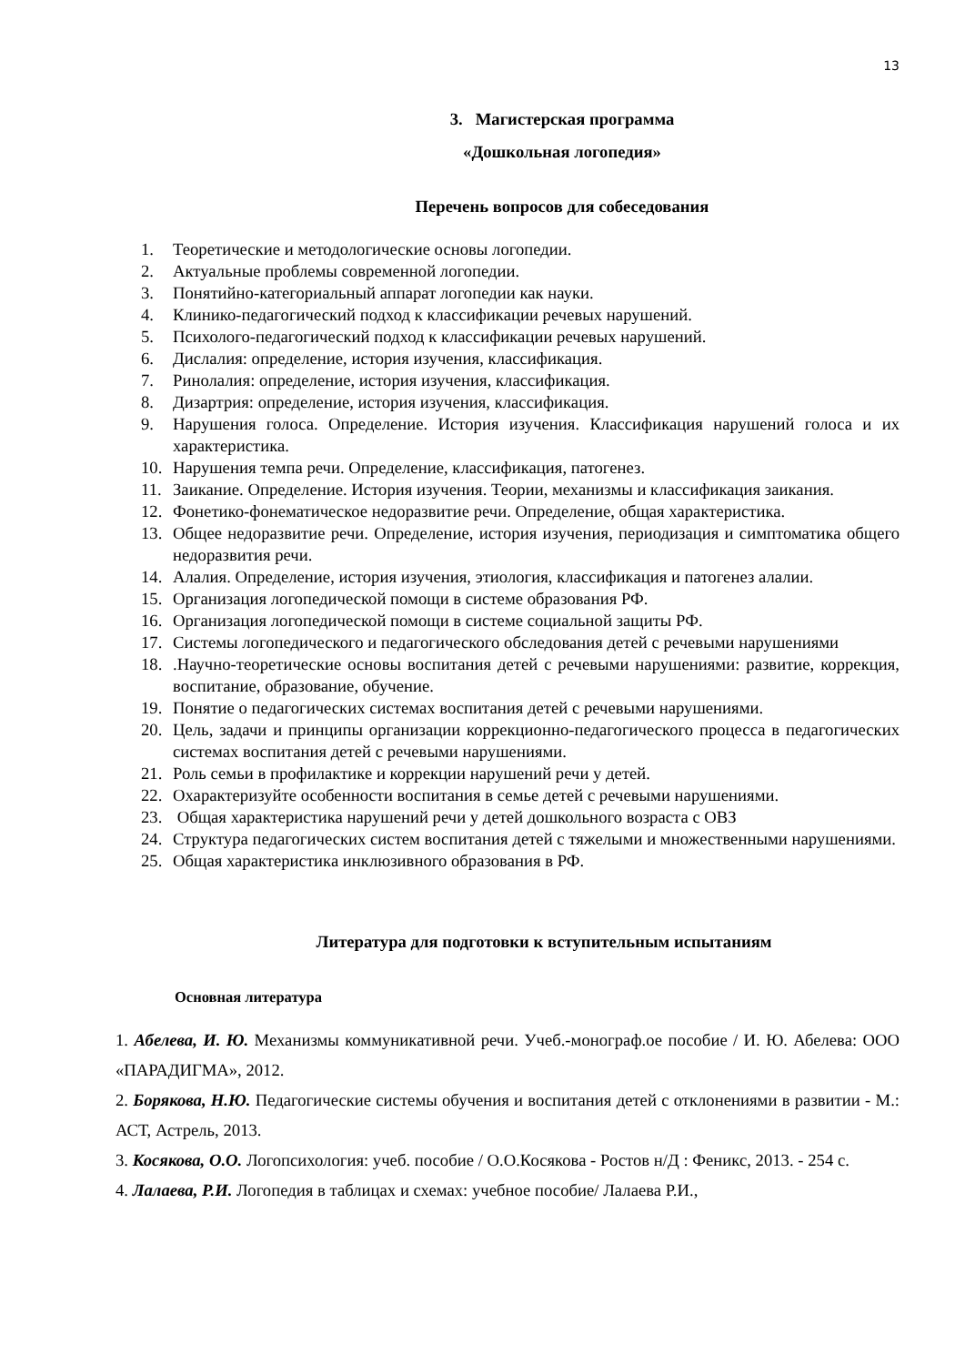13
3. Магистерская программа
«Дошкольная логопедия»
Перечень вопросов для собеседования
1. Теоретические и методологические основы логопедии.
2. Актуальные проблемы современной логопедии.
3. Понятийно-категориальный аппарат логопедии как науки.
4. Клинико-педагогический подход к классификации речевых нарушений.
5. Психолого-педагогический подход к классификации речевых нарушений.
6. Дислалия: определение, история изучения, классификация.
7. Ринолалия: определение, история изучения, классификация.
8. Дизартрия: определение, история изучения, классификация.
9. Нарушения голоса. Определение. История изучения. Классификация нарушений голоса и их характеристика.
10. Нарушения темпа речи. Определение, классификация, патогенез.
11. Заикание. Определение. История изучения. Теории, механизмы и классификация заикания.
12. Фонетико-фонематическое недоразвитие речи. Определение, общая характеристика.
13. Общее недоразвитие речи. Определение, история изучения, периодизация и симптоматика общего недоразвития речи.
14. Алалия. Определение, история изучения, этиология, классификация и патогенез алалии.
15. Организация логопедической помощи в системе образования РФ.
16. Организация логопедической помощи в системе социальной защиты РФ.
17. Системы логопедического и педагогического обследования детей с речевыми нарушениями
18..Научно-теоретические основы воспитания детей с речевыми нарушениями: развитие, коррекция, воспитание, образование, обучение.
19. Понятие о педагогических системах воспитания детей с речевыми нарушениями.
20. Цель, задачи и принципы организации коррекционно-педагогического процесса в педагогических системах воспитания детей с речевыми нарушениями.
21. Роль семьи в профилактике и коррекции нарушений речи у детей.
22. Охарактеризуйте особенности воспитания в семье детей с речевыми нарушениями.
23. Общая характеристика нарушений речи у детей дошкольного возраста с ОВЗ
24. Структура педагогических систем воспитания детей с тяжелыми и множественными нарушениями.
25. Общая характеристика инклюзивного образования в РФ.
Литература для подготовки к вступительным испытаниям
Основная литература
1. Абелева, И. Ю. Механизмы коммуникативной речи. Учеб.-монограф.ое пособие / И. Ю. Абелева: ООО «ПАРАДИГМА», 2012.
2. Борякова, Н.Ю. Педагогические системы обучения и воспитания детей с отклонениями в развитии - М.: АСТ, Астрель, 2013.
3. Косякова, О.О. Логопсихология: учеб. пособие / О.О.Косякова - Ростов н/Д : Феникс, 2013. - 254 с.
4. Лалаева, Р.И. Логопедия в таблицах и схемах: учебное пособие/ Лалаева Р.И.,